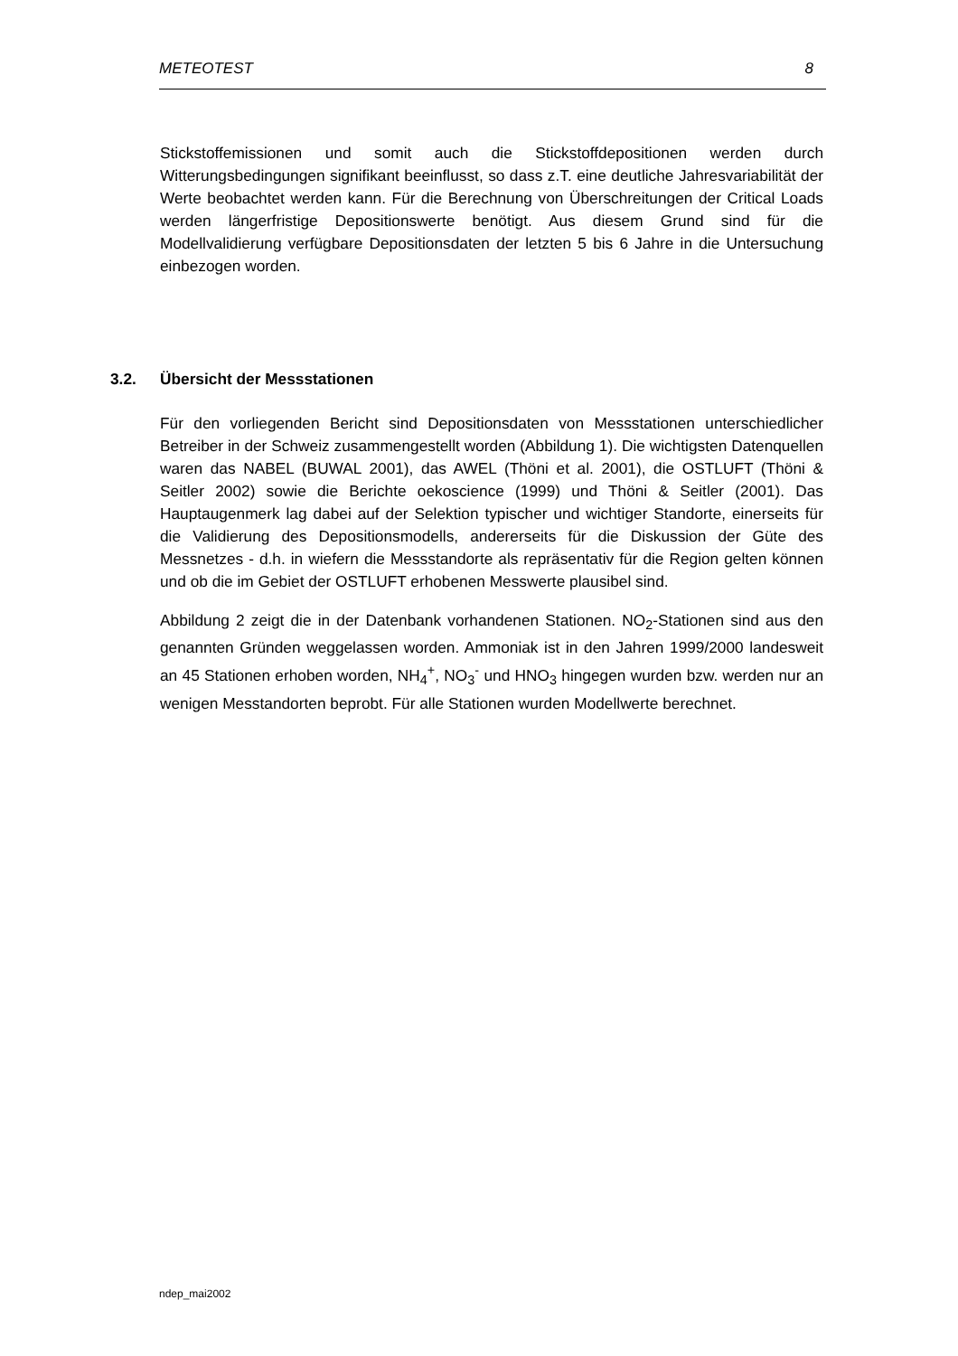METEOTEST 8
Stickstoffemissionen und somit auch die Stickstoffdepositionen werden durch Witterungsbedingungen signifikant beeinflusst, so dass z.T. eine deutliche Jahresvariabilität der Werte beobachtet werden kann. Für die Berechnung von Überschreitungen der Critical Loads werden längerfristige Depositionswerte benötigt. Aus diesem Grund sind für die Modellvalidierung verfügbare Depositionsdaten der letzten 5 bis 6 Jahre in die Untersuchung einbezogen worden.
3.2. Übersicht der Messstationen
Für den vorliegenden Bericht sind Depositionsdaten von Messstationen unterschiedlicher Betreiber in der Schweiz zusammengestellt worden (Abbildung 1). Die wichtigsten Datenquellen waren das NABEL (BUWAL 2001), das AWEL (Thöni et al. 2001), die OSTLUFT (Thöni & Seitler 2002) sowie die Berichte oekoscience (1999) und Thöni & Seitler (2001). Das Hauptaugenmerk lag dabei auf der Selektion typischer und wichtiger Standorte, einerseits für die Validierung des Depositionsmodells, andererseits für die Diskussion der Güte des Messnetzes - d.h. in wiefern die Messstandorte als repräsentativ für die Region gelten können und ob die im Gebiet der OSTLUFT erhobenen Messwerte plausibel sind.
Abbildung 2 zeigt die in der Datenbank vorhandenen Stationen. NO<sub>2</sub>-Stationen sind aus den genannten Gründen weggelassen worden. Ammoniak ist in den Jahren 1999/2000 landesweit an 45 Stationen erhoben worden, NH<sub>4</sub><sup>+</sup>, NO<sub>3</sub><sup>-</sup> und HNO<sub>3</sub> hingegen wurden bzw. werden nur an wenigen Messtandorten beprobt. Für alle Stationen wurden Modellwerte berechnet.
ndep_mai2002